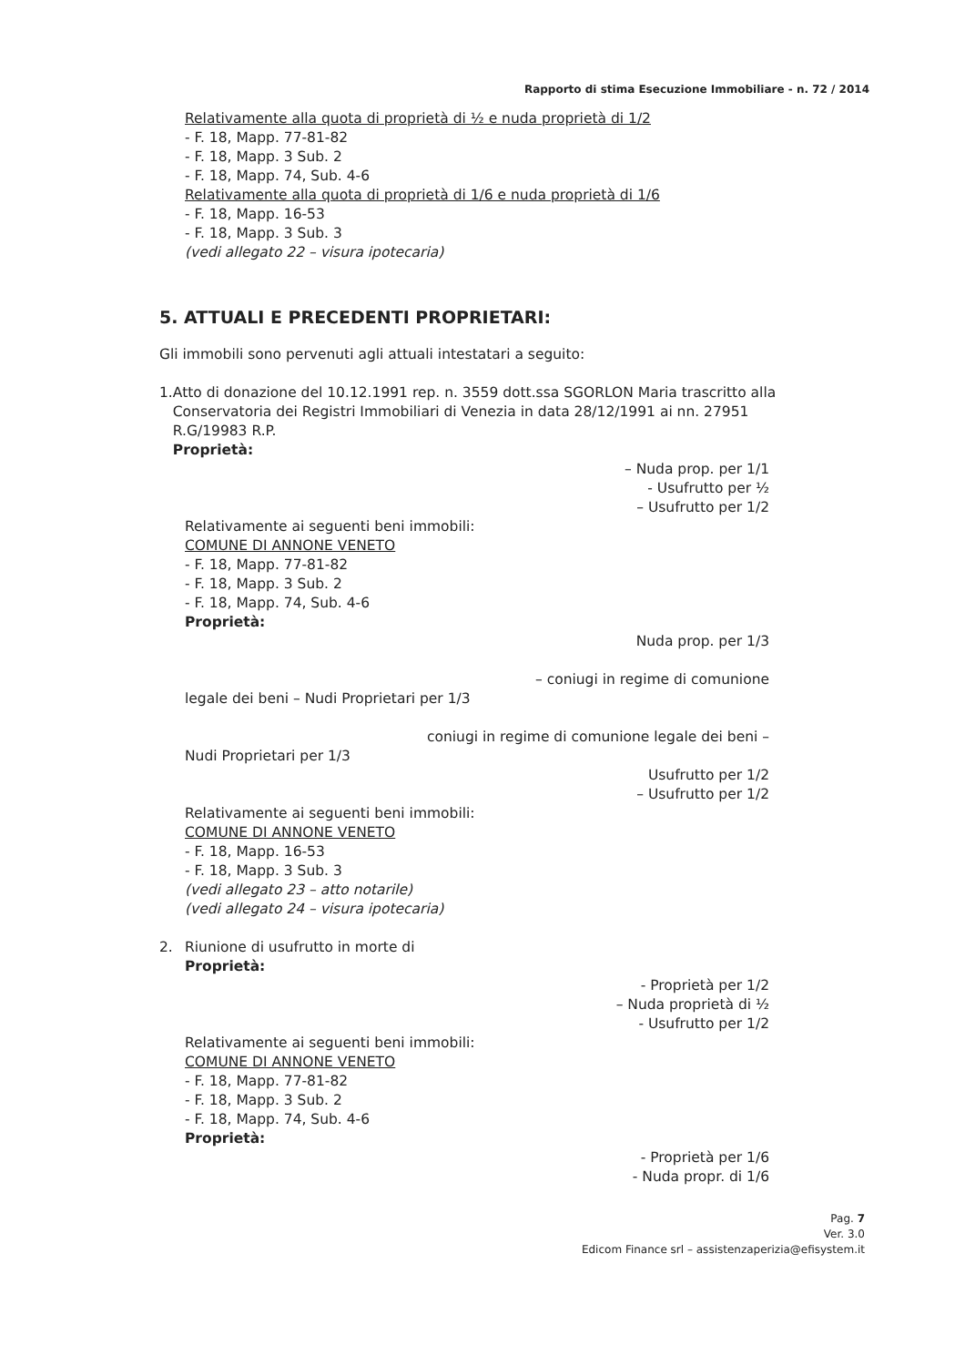Rapporto di stima Esecuzione Immobiliare - n. 72 / 2014
Relativamente alla quota di proprietà di ½ e nuda proprietà di 1/2
- F. 18, Mapp. 77-81-82
- F. 18, Mapp. 3 Sub. 2
- F. 18, Mapp. 74, Sub. 4-6
Relativamente alla quota di proprietà di 1/6 e nuda proprietà di 1/6
- F. 18, Mapp. 16-53
- F. 18, Mapp. 3 Sub. 3
(vedi allegato 22 – visura ipotecaria)
5. ATTUALI E PRECEDENTI PROPRIETARI:
Gli immobili sono pervenuti agli attuali intestatari a seguito:
1. Atto di donazione del 10.12.1991 rep. n. 3559 dott.ssa SGORLON Maria trascritto alla Conservatoria dei Registri Immobiliari di Venezia in data 28/12/1991 ai nn. 27951 R.G/19983 R.P.
Proprietà:
– Nuda prop. per 1/1
- Usufrutto per ½
– Usufrutto per 1/2
Relativamente ai seguenti beni immobili:
COMUNE DI ANNONE VENETO
- F. 18, Mapp. 77-81-82
- F. 18, Mapp. 3 Sub. 2
- F. 18, Mapp. 74, Sub. 4-6
Proprietà:
Nuda prop. per 1/3
– coniugi in regime di comunione
legale dei beni – Nudi Proprietari per 1/3
coniugi in regime di comunione legale dei beni –
Nudi Proprietari per 1/3
Usufrutto per 1/2
– Usufrutto per 1/2
Relativamente ai seguenti beni immobili:
COMUNE DI ANNONE VENETO
- F. 18, Mapp. 16-53
- F. 18, Mapp. 3 Sub. 3
(vedi allegato 23 – atto notarile)
(vedi allegato 24 – visura ipotecaria)
2. Riunione di usufrutto in morte di
Proprietà:
- Proprietà per 1/2
– Nuda proprietà di ½
- Usufrutto per 1/2
Relativamente ai seguenti beni immobili:
COMUNE DI ANNONE VENETO
- F. 18, Mapp. 77-81-82
- F. 18, Mapp. 3 Sub. 2
- F. 18, Mapp. 74, Sub. 4-6
Proprietà:
- Proprietà per 1/6
- Nuda propr. di 1/6
Pag. 7
Ver. 3.0
Edicom Finance srl – assistenzaperizia@efisystem.it